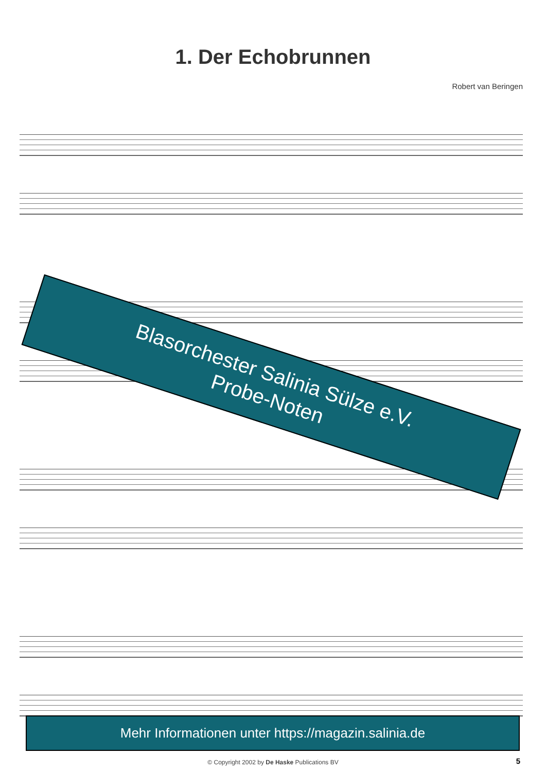1. Der Echobrunnen
Robert van Beringen
Blasorchester Salinia Sülze e.V.
Probe-Noten
Mehr Informationen unter https://magazin.salinia.de
© Copyright 2002 by De Haske Publications BV 5